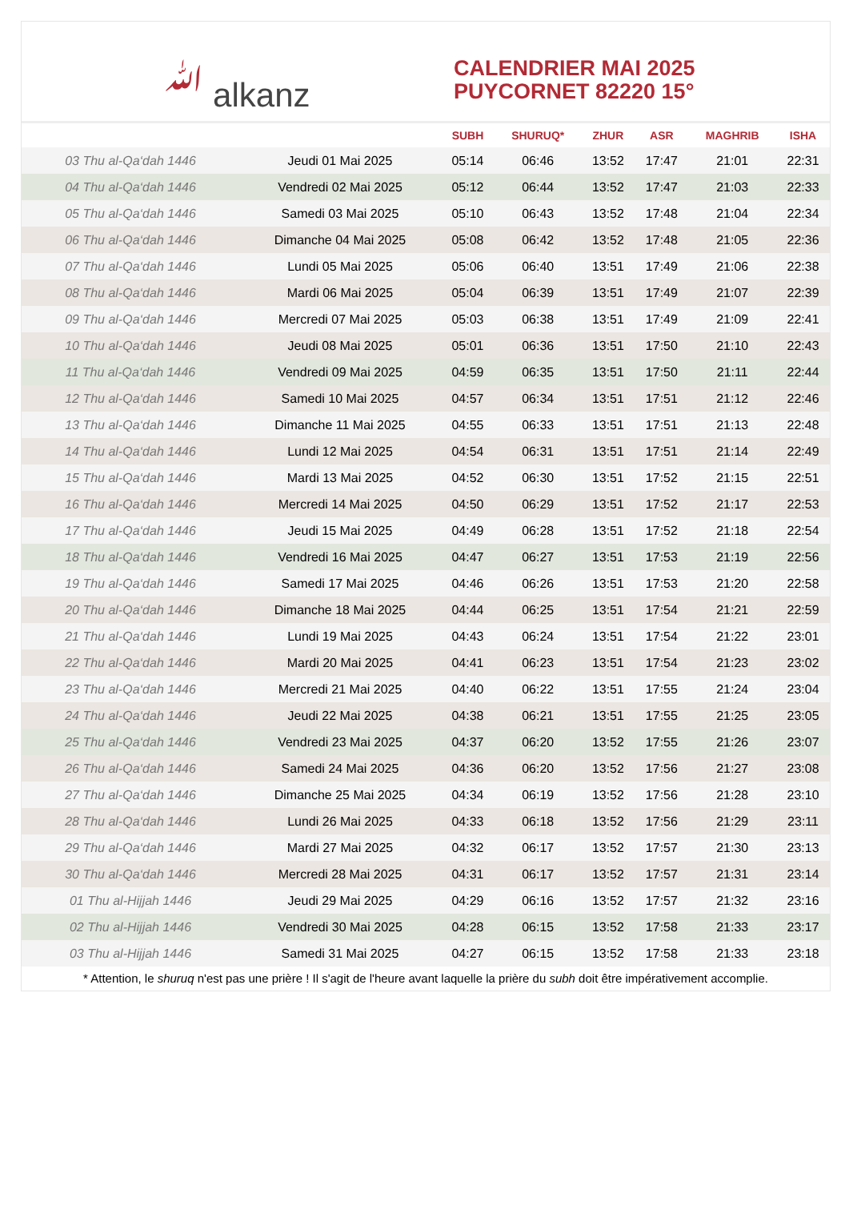ﷲ alkanz
CALENDRIER MAI 2025
PUYCORNET 82220 15°
| | | SUBH | SHURUQ* | ZHUR | ASR | MAGHRIB | ISHA |
| --- | --- | --- | --- | --- | --- | --- | --- |
| 03 Thu al-Qa‘dah 1446 | Jeudi 01 Mai 2025 | 05:14 | 06:46 | 13:52 | 17:47 | 21:01 | 22:31 |
| 04 Thu al-Qa‘dah 1446 | Vendredi 02 Mai 2025 | 05:12 | 06:44 | 13:52 | 17:47 | 21:03 | 22:33 |
| 05 Thu al-Qa‘dah 1446 | Samedi 03 Mai 2025 | 05:10 | 06:43 | 13:52 | 17:48 | 21:04 | 22:34 |
| 06 Thu al-Qa‘dah 1446 | Dimanche 04 Mai 2025 | 05:08 | 06:42 | 13:52 | 17:48 | 21:05 | 22:36 |
| 07 Thu al-Qa‘dah 1446 | Lundi 05 Mai 2025 | 05:06 | 06:40 | 13:51 | 17:49 | 21:06 | 22:38 |
| 08 Thu al-Qa‘dah 1446 | Mardi 06 Mai 2025 | 05:04 | 06:39 | 13:51 | 17:49 | 21:07 | 22:39 |
| 09 Thu al-Qa‘dah 1446 | Mercredi 07 Mai 2025 | 05:03 | 06:38 | 13:51 | 17:49 | 21:09 | 22:41 |
| 10 Thu al-Qa‘dah 1446 | Jeudi 08 Mai 2025 | 05:01 | 06:36 | 13:51 | 17:50 | 21:10 | 22:43 |
| 11 Thu al-Qa‘dah 1446 | Vendredi 09 Mai 2025 | 04:59 | 06:35 | 13:51 | 17:50 | 21:11 | 22:44 |
| 12 Thu al-Qa‘dah 1446 | Samedi 10 Mai 2025 | 04:57 | 06:34 | 13:51 | 17:51 | 21:12 | 22:46 |
| 13 Thu al-Qa‘dah 1446 | Dimanche 11 Mai 2025 | 04:55 | 06:33 | 13:51 | 17:51 | 21:13 | 22:48 |
| 14 Thu al-Qa‘dah 1446 | Lundi 12 Mai 2025 | 04:54 | 06:31 | 13:51 | 17:51 | 21:14 | 22:49 |
| 15 Thu al-Qa‘dah 1446 | Mardi 13 Mai 2025 | 04:52 | 06:30 | 13:51 | 17:52 | 21:15 | 22:51 |
| 16 Thu al-Qa‘dah 1446 | Mercredi 14 Mai 2025 | 04:50 | 06:29 | 13:51 | 17:52 | 21:17 | 22:53 |
| 17 Thu al-Qa‘dah 1446 | Jeudi 15 Mai 2025 | 04:49 | 06:28 | 13:51 | 17:52 | 21:18 | 22:54 |
| 18 Thu al-Qa‘dah 1446 | Vendredi 16 Mai 2025 | 04:47 | 06:27 | 13:51 | 17:53 | 21:19 | 22:56 |
| 19 Thu al-Qa‘dah 1446 | Samedi 17 Mai 2025 | 04:46 | 06:26 | 13:51 | 17:53 | 21:20 | 22:58 |
| 20 Thu al-Qa‘dah 1446 | Dimanche 18 Mai 2025 | 04:44 | 06:25 | 13:51 | 17:54 | 21:21 | 22:59 |
| 21 Thu al-Qa‘dah 1446 | Lundi 19 Mai 2025 | 04:43 | 06:24 | 13:51 | 17:54 | 21:22 | 23:01 |
| 22 Thu al-Qa‘dah 1446 | Mardi 20 Mai 2025 | 04:41 | 06:23 | 13:51 | 17:54 | 21:23 | 23:02 |
| 23 Thu al-Qa‘dah 1446 | Mercredi 21 Mai 2025 | 04:40 | 06:22 | 13:51 | 17:55 | 21:24 | 23:04 |
| 24 Thu al-Qa‘dah 1446 | Jeudi 22 Mai 2025 | 04:38 | 06:21 | 13:51 | 17:55 | 21:25 | 23:05 |
| 25 Thu al-Qa‘dah 1446 | Vendredi 23 Mai 2025 | 04:37 | 06:20 | 13:52 | 17:55 | 21:26 | 23:07 |
| 26 Thu al-Qa‘dah 1446 | Samedi 24 Mai 2025 | 04:36 | 06:20 | 13:52 | 17:56 | 21:27 | 23:08 |
| 27 Thu al-Qa‘dah 1446 | Dimanche 25 Mai 2025 | 04:34 | 06:19 | 13:52 | 17:56 | 21:28 | 23:10 |
| 28 Thu al-Qa‘dah 1446 | Lundi 26 Mai 2025 | 04:33 | 06:18 | 13:52 | 17:56 | 21:29 | 23:11 |
| 29 Thu al-Qa‘dah 1446 | Mardi 27 Mai 2025 | 04:32 | 06:17 | 13:52 | 17:57 | 21:30 | 23:13 |
| 30 Thu al-Qa‘dah 1446 | Mercredi 28 Mai 2025 | 04:31 | 06:17 | 13:52 | 17:57 | 21:31 | 23:14 |
| 01 Thu al-Hijjah 1446 | Jeudi 29 Mai 2025 | 04:29 | 06:16 | 13:52 | 17:57 | 21:32 | 23:16 |
| 02 Thu al-Hijjah 1446 | Vendredi 30 Mai 2025 | 04:28 | 06:15 | 13:52 | 17:58 | 21:33 | 23:17 |
| 03 Thu al-Hijjah 1446 | Samedi 31 Mai 2025 | 04:27 | 06:15 | 13:52 | 17:58 | 21:33 | 23:18 |
* Attention, le shuruq n'est pas une prière ! Il s'agit de l'heure avant laquelle la prière du subh doit être impérativement accomplie.